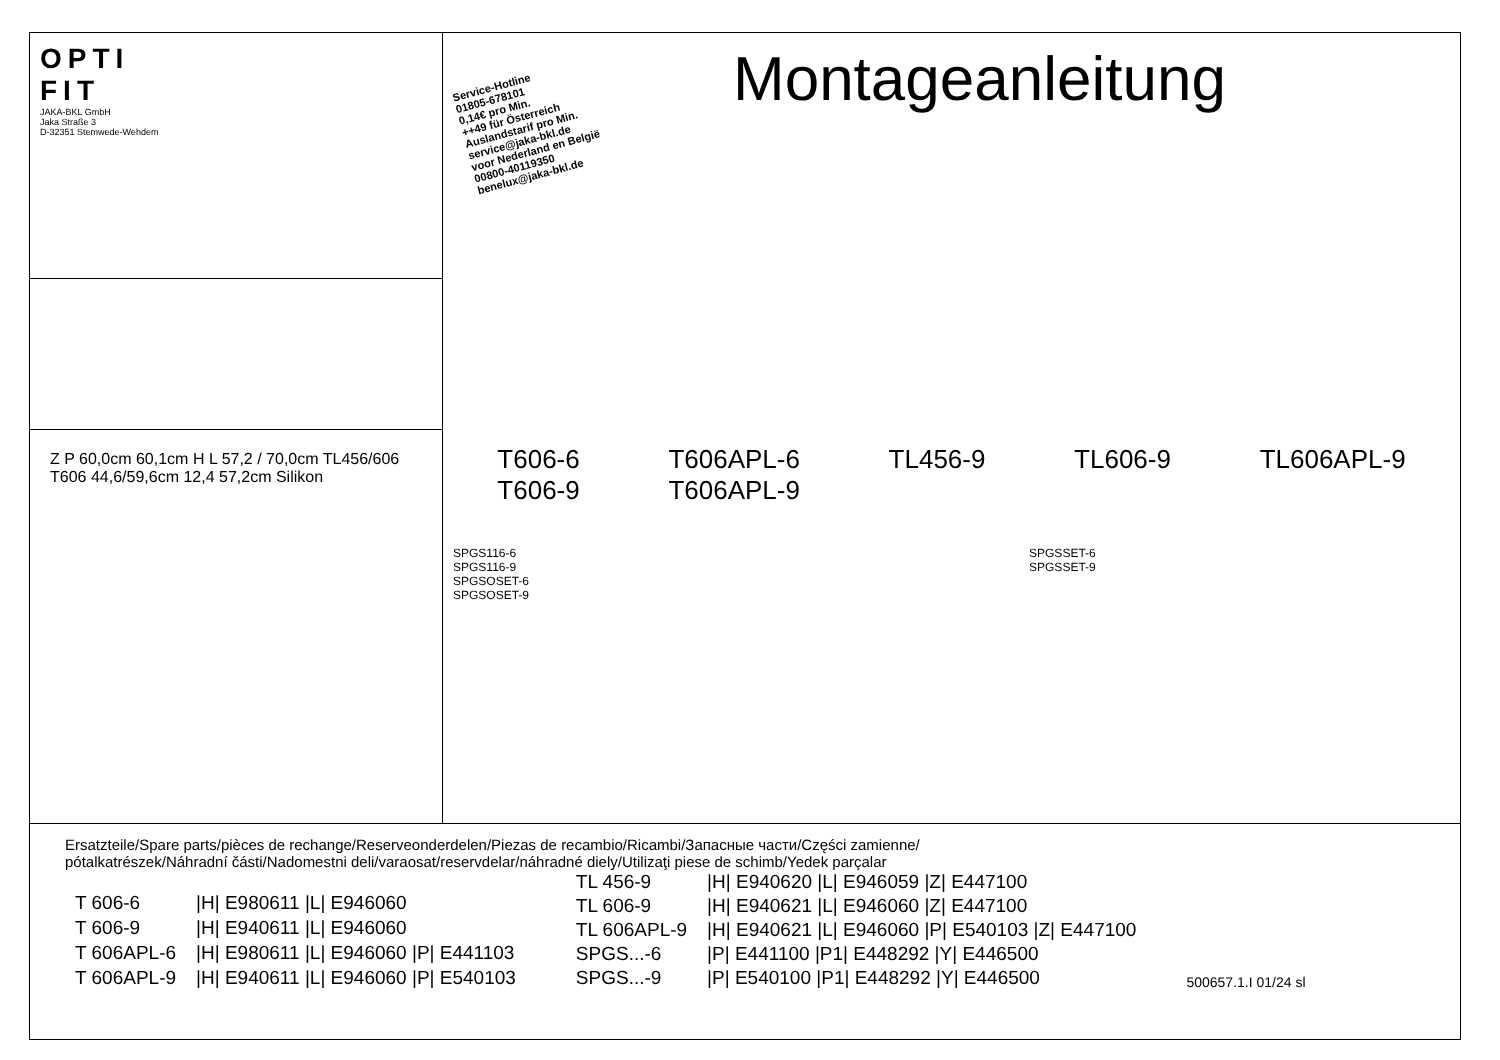OPTI
FIT
JAKA-BKL GmbH
Jaka Straße 3
D-32351 Stemwede-Wehdem
Z P 60,0cm 60,1cm H L 57,2 / 70,0cm TL456/606 T606 44,6/59,6cm 12,4 57,2cm Silikon
Service-Hotline
01805-678101
0,14€ pro Min.
++49 für Österreich
Auslandstarif pro Min.
service@jaka-bkl.de
voor Nederland en België
00800-40119350
benelux@jaka-bkl.de
Montageanleitung
T606-6
T606-9 T606APL-6
T606APL-9 TL456-9 TL606-9 TL606APL-9
SPGS116-6
SPGS116-9
SPGSOSET-6
SPGSOSET-9 SPGSSET-6
SPGSSET-9
Ersatzteile/Spare parts/pièces de rechange/Reserveonderdelen/Piezas de recambio/Ricambi/Запасные части/Części zamienne/
pótalkatrészek/Náhradní části/Nadomestni deli/varaosat/reservdelar/náhradné diely/Utilizaţi piese de schimb/Yedek parçalar
| T 606-6 | /H/ E980611 /L/ E946060 |
| T 606-9 | /H/ E940611 /L/ E946060 |
| T 606APL-6 | /H/ E980611 /L/ E946060 /P/ E441103 |
| T 606APL-9 | /H/ E940611 /L/ E946060 /P/ E540103 |
| TL 456-9 | /H/ E940620 /L/ E946059 /Z/ E447100 |
| TL 606-9 | /H/ E940621 /L/ E946060 /Z/ E447100 |
| TL 606APL-9 | /H/ E940621 /L/ E946060 /P/ E540103 /Z/ E447100 |
| SPGS...-6 | /P/ E441100 /P1/ E448292 /Y/ E446500 |
| SPGS...-9 | /P/ E540100 /P1/ E448292 /Y/ E446500 |
500657.1.I 01/24 sl